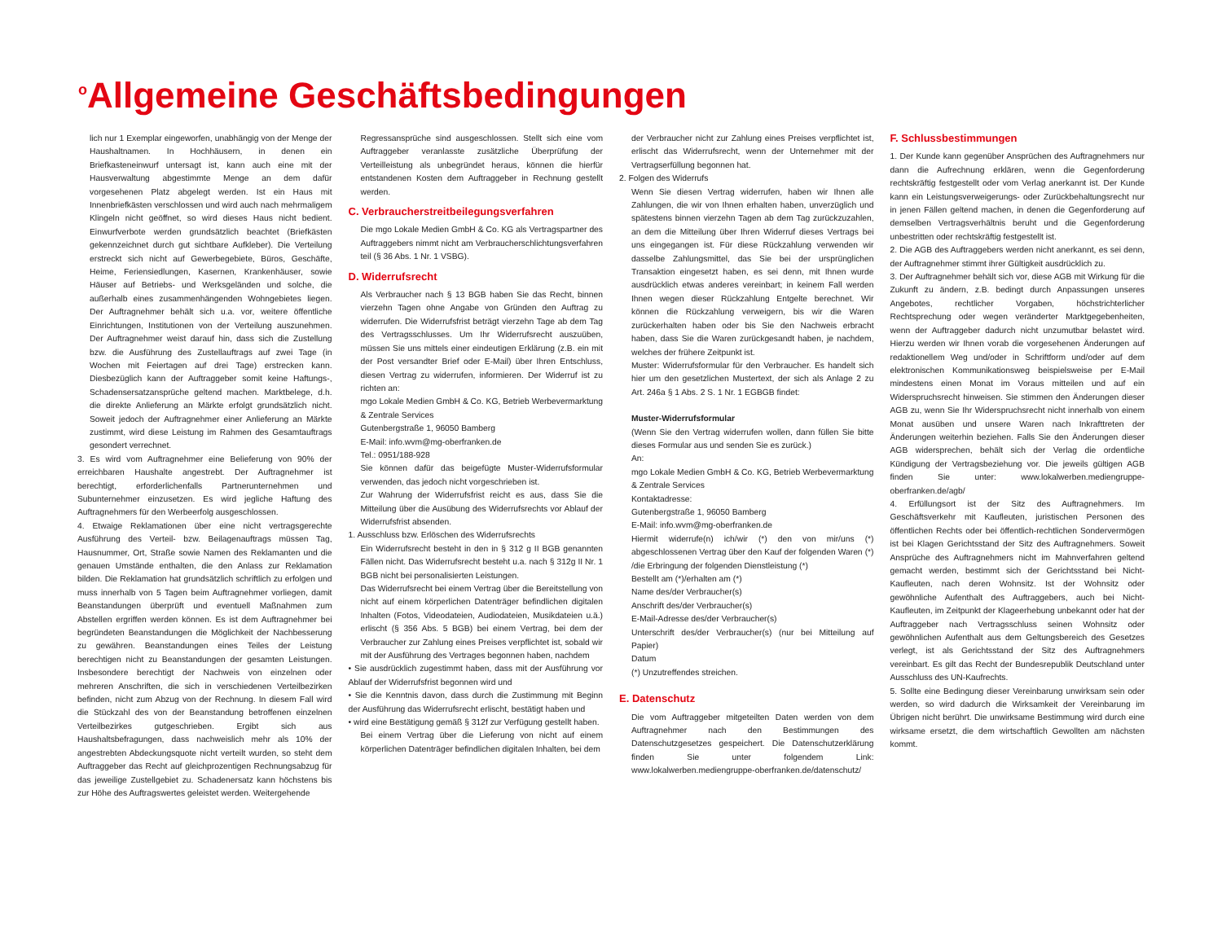<sup>o</sup> Allgemeine Geschäftsbedingungen
lich nur 1 Exemplar eingeworfen, unabhängig von der Menge der Haushaltnamen. In Hochhäusern, in denen ein Briefkasteneinwurf untersagt ist, kann auch eine mit der Hausverwaltung abgestimmte Menge an dem dafür vorgesehenen Platz abgelegt werden. Ist ein Haus mit Innenbriefkästen verschlossen und wird auch nach mehrmaligem Klingeln nicht geöffnet, so wird dieses Haus nicht bedient. Einwurfverbote werden grundsätzlich beachtet (Briefkästen gekennzeichnet durch gut sichtbare Aufkleber). Die Verteilung erstreckt sich nicht auf Gewerbegebiete, Büros, Geschäfte, Heime, Feriensiedlungen, Kasernen, Krankenhäuser, sowie Häuser auf Betriebs- und Werksgeländen und solche, die außerhalb eines zusammenhängenden Wohngebietes liegen. Der Auftragnehmer behält sich u.a. vor, weitere öffentliche Einrichtungen, Institutionen von der Verteilung auszunehmen. Der Auftragnehmer weist darauf hin, dass sich die Zustellung bzw. die Ausführung des Zustellauftrags auf zwei Tage (in Wochen mit Feiertagen auf drei Tage) erstrecken kann. Diesbezüglich kann der Auftraggeber somit keine Haftungs-, Schadensersatzansprüche geltend machen. Marktbelege, d.h. die direkte Anlieferung an Märkte erfolgt grundsätzlich nicht. Soweit jedoch der Auftragnehmer einer Anlieferung an Märkte zustimmt, wird diese Leistung im Rahmen des Gesamtauftrags gesondert verrechnet.
3. Es wird vom Auftragnehmer eine Belieferung von 90% der erreichbaren Haushalte angestrebt. Der Auftragnehmer ist berechtigt, erforderlichenfalls Partnerunternehmen und Subunternehmer einzusetzen. Es wird jegliche Haftung des Auftragnehmers für den Werbeerfolg ausgeschlossen.
4. Etwaige Reklamationen über eine nicht vertragsgerechte Ausführung des Verteil- bzw. Beilagenauftrags müssen Tag, Hausnummer, Ort, Straße sowie Namen des Reklamanten und die genauen Umstände enthalten, die den Anlass zur Reklamation bilden. Die Reklamation hat grundsätzlich schriftlich zu erfolgen und muss innerhalb von 5 Tagen beim Auftragnehmer vorliegen, damit Beanstandungen überprüft und eventuell Maßnahmen zum Abstellen ergriffen werden können. Es ist dem Auftragnehmer bei begründeten Beanstandungen die Möglichkeit der Nachbesserung zu gewähren. Beanstandungen eines Teiles der Leistung berechtigen nicht zu Beanstandungen der gesamten Leistungen. Insbesondere berechtigt der Nachweis von einzelnen oder mehreren Anschriften, die sich in verschiedenen Verteilbezirken befinden, nicht zum Abzug von der Rechnung. In diesem Fall wird die Stückzahl des von der Beanstandung betroffenen einzelnen Verteilbezirkes gutgeschrieben. Ergibt sich aus Haushaltsbefragungen, dass nachweislich mehr als 10% der angestrebten Abdeckungsquote nicht verteilt wurden, so steht dem Auftraggeber das Recht auf gleichprozentigen Rechnungsabzug für das jeweilige Zustellgebiet zu. Schadenersatz kann höchstens bis zur Höhe des Auftragswertes geleistet werden. Weitergehende
Regressansprüche sind ausgeschlossen. Stellt sich eine vom Auftraggeber veranlasste zusätzliche Überprüfung der Verteilleistung als unbegründet heraus, können die hierfür entstandenen Kosten dem Auftraggeber in Rechnung gestellt werden.
C. Verbraucherstreitbeilegungsverfahren
Die mgo Lokale Medien GmbH & Co. KG als Vertragspartner des Auftraggebers nimmt nicht am Verbraucherschlichtungsverfahren teil (§ 36 Abs. 1 Nr. 1 VSBG).
D. Widerrufsrecht
Als Verbraucher nach § 13 BGB haben Sie das Recht, binnen vierzehn Tagen ohne Angabe von Gründen den Auftrag zu widerrufen. Die Widerrufsfrist beträgt vierzehn Tage ab dem Tag des Vertragsschlusses. Um Ihr Widerrufsrecht auszuüben, müssen Sie uns mittels einer eindeutigen Erklärung (z.B. ein mit der Post versandter Brief oder E-Mail) über Ihren Entschluss, diesen Vertrag zu widerrufen, informieren. Der Widerruf ist zu richten an:
mgo Lokale Medien GmbH & Co. KG, Betrieb Werbevermarktung & Zentrale Services
Gutenbergstraße 1, 96050 Bamberg
E-Mail: info.wvm@mg-oberfranken.de
Tel.: 0951/188-928
Sie können dafür das beigefügte Muster-Widerrufsformular verwenden, das jedoch nicht vorgeschrieben ist.
Zur Wahrung der Widerrufsfrist reicht es aus, dass Sie die Mitteilung über die Ausübung des Widerrufsrechts vor Ablauf der Widerrufsfrist absenden.
1. Ausschluss bzw. Erlöschen des Widerrufsrechts
Ein Widerrufsrecht besteht in den in § 312 g II BGB genannten Fällen nicht. Das Widerrufsrecht besteht u.a. nach § 312g II Nr. 1 BGB nicht bei personalisierten Leistungen.
Das Widerrufsrecht bei einem Vertrag über die Bereitstellung von nicht auf einem körperlichen Datenträger befindlichen digitalen Inhalten (Fotos, Videodateien, Audiodateien, Musikdateien u.ä.) erlischt (§ 356 Abs. 5 BGB) bei einem Vertrag, bei dem der Verbraucher zur Zahlung eines Preises verpflichtet ist, sobald wir mit der Ausführung des Vertrages begonnen haben, nachdem
• Sie ausdrücklich zugestimmt haben, dass mit der Ausführung vor Ablauf der Widerrufsfrist begonnen wird und
• Sie die Kenntnis davon, dass durch die Zustimmung mit Beginn der Ausführung das Widerrufsrecht erlischt, bestätigt haben und
• wird eine Bestätigung gemäß § 312f zur Verfügung gestellt haben.
Bei einem Vertrag über die Lieferung von nicht auf einem körperlichen Datenträger befindlichen digitalen Inhalten, bei dem
der Verbraucher nicht zur Zahlung eines Preises verpflichtet ist, erlischt das Widerrufsrecht, wenn der Unternehmer mit der Vertragserfüllung begonnen hat.
2. Folgen des Widerrufs
Wenn Sie diesen Vertrag widerrufen, haben wir Ihnen alle Zahlungen, die wir von Ihnen erhalten haben, unverzüglich und spätestens binnen vierzehn Tagen ab dem Tag zurückzuzahlen, an dem die Mitteilung über Ihren Widerruf dieses Vertrags bei uns eingegangen ist. Für diese Rückzahlung verwenden wir dasselbe Zahlungsmittel, das Sie bei der ursprünglichen Transaktion eingesetzt haben, es sei denn, mit Ihnen wurde ausdrücklich etwas anderes vereinbart; in keinem Fall werden Ihnen wegen dieser Rückzahlung Entgelte berechnet. Wir können die Rückzahlung verweigern, bis wir die Waren zurückerhalten haben oder bis Sie den Nachweis erbracht haben, dass Sie die Waren zurückgesandt haben, je nachdem, welches der frühere Zeitpunkt ist.
Muster: Widerrufsformular für den Verbraucher. Es handelt sich hier um den gesetzlichen Mustertext, der sich als Anlage 2 zu Art. 246a § 1 Abs. 2 S. 1 Nr. 1 EGBGB findet:
Muster-Widerrufsformular
(Wenn Sie den Vertrag widerrufen wollen, dann füllen Sie bitte dieses Formular aus und senden Sie es zurück.)
An:
mgo Lokale Medien GmbH & Co. KG, Betrieb Werbevermarktung & Zentrale Services
Kontaktadresse:
Gutenbergstraße 1, 96050 Bamberg
E-Mail: info.wvm@mg-oberfranken.de
Hiermit widerrufe(n) ich/wir (*) den von mir/uns (*) abgeschlossenen Vertrag über den Kauf der folgenden Waren (*) /die Erbringung der folgenden Dienstleistung (*)
Bestellt am (*)/erhalten am (*)
Name des/der Verbraucher(s)
Anschrift des/der Verbraucher(s)
E-Mail-Adresse des/der Verbraucher(s)
Unterschrift des/der Verbraucher(s) (nur bei Mitteilung auf Papier)
Datum
(*) Unzutreffendes streichen.
E. Datenschutz
Die vom Auftraggeber mitgeteilten Daten werden von dem Auftragnehmer nach den Bestimmungen des Datenschutzgesetzes gespeichert. Die Datenschutzerklärung finden Sie unter folgendem Link: www.lokalwerben.mediengruppe-oberfranken.de/datenschutz/
F. Schlussbestimmungen
1. Der Kunde kann gegenüber Ansprüchen des Auftragnehmers nur dann die Aufrechnung erklären, wenn die Gegenforderung rechtskräftig festgestellt oder vom Verlag anerkannt ist. Der Kunde kann ein Leistungsverweigerungs- oder Zurückbehaltungsrecht nur in jenen Fällen geltend machen, in denen die Gegenforderung auf demselben Vertragsverhältnis beruht und die Gegenforderung unbestritten oder rechtskräftig festgestellt ist.
2. Die AGB des Auftraggebers werden nicht anerkannt, es sei denn, der Auftragnehmer stimmt ihrer Gültigkeit ausdrücklich zu.
3. Der Auftragnehmer behält sich vor, diese AGB mit Wirkung für die Zukunft zu ändern, z.B. bedingt durch Anpassungen unseres Angebotes, rechtlicher Vorgaben, höchstrichterlicher Rechtsprechung oder wegen veränderter Marktgegebenheiten, wenn der Auftraggeber dadurch nicht unzumutbar belastet wird. Hierzu werden wir Ihnen vorab die vorgesehenen Änderungen auf redaktionellem Weg und/oder in Schriftform und/oder auf dem elektronischen Kommunikationsweg beispielsweise per E-Mail mindestens einen Monat im Voraus mitteilen und auf ein Widerspruchsrecht hinweisen. Sie stimmen den Änderungen dieser AGB zu, wenn Sie Ihr Widerspruchsrecht nicht innerhalb von einem Monat ausüben und unsere Waren nach Inkrafttreten der Änderungen weiterhin beziehen. Falls Sie den Änderungen dieser AGB widersprechen, behält sich der Verlag die ordentliche Kündigung der Vertragsbeziehung vor. Die jeweils gültigen AGB finden Sie unter: www.lokalwerben.mediengruppe-oberfranken.de/agb/
4. Erfüllungsort ist der Sitz des Auftragnehmers. Im Geschäftsverkehr mit Kaufleuten, juristischen Personen des öffentlichen Rechts oder bei öffentlich-rechtlichen Sondervermögen ist bei Klagen Gerichtsstand der Sitz des Auftragnehmers. Soweit Ansprüche des Auftragnehmers nicht im Mahnverfahren geltend gemacht werden, bestimmt sich der Gerichtsstand bei Nicht-Kaufleuten, nach deren Wohnsitz. Ist der Wohnsitz oder gewöhnliche Aufenthalt des Auftraggebers, auch bei Nicht-Kaufleuten, im Zeitpunkt der Klageerhebung unbekannt oder hat der Auftraggeber nach Vertragsschluss seinen Wohnsitz oder gewöhnlichen Aufenthalt aus dem Geltungsbereich des Gesetzes verlegt, ist als Gerichtsstand der Sitz des Auftragnehmers vereinbart. Es gilt das Recht der Bundesrepublik Deutschland unter Ausschluss des UN-Kaufrechts.
5. Sollte eine Bedingung dieser Vereinbarung unwirksam sein oder werden, so wird dadurch die Wirksamkeit der Vereinbarung im Übrigen nicht berührt. Die unwirksame Bestimmung wird durch eine wirksame ersetzt, die dem wirtschaftlich Gewollten am nächsten kommt.